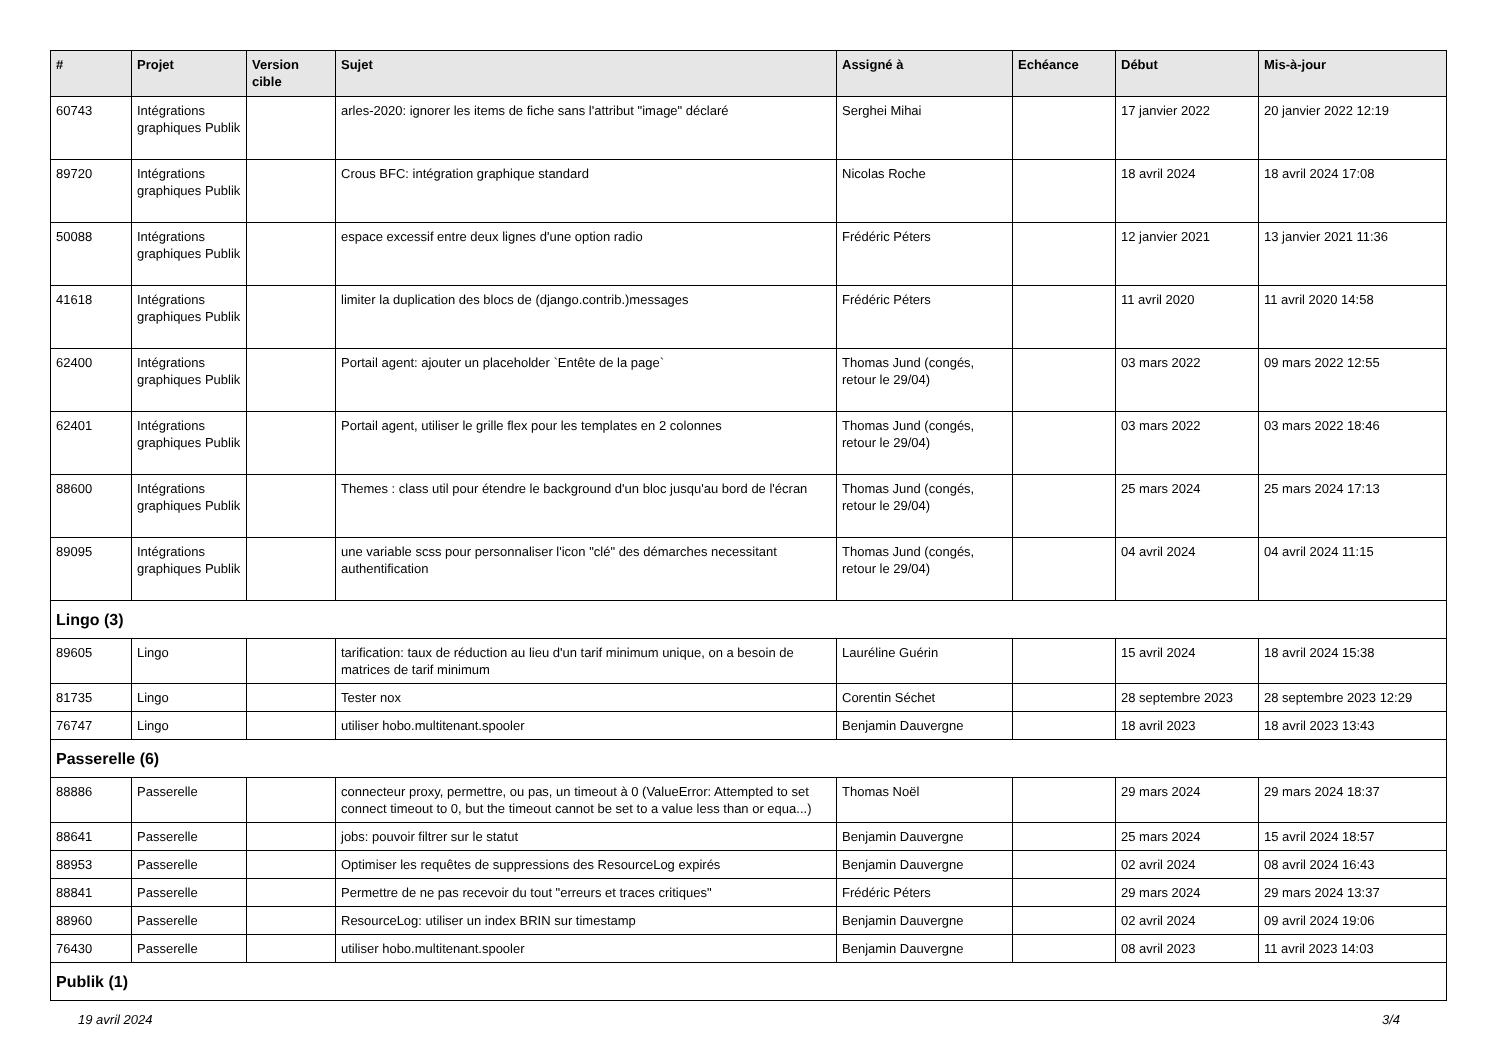| # | Projet | Version cible | Sujet | Assigné à | Echéance | Début | Mis-à-jour |
| --- | --- | --- | --- | --- | --- | --- | --- |
| 60743 | Intégrations graphiques Publik | | arles-2020: ignorer les items de fiche sans l'attribut "image" déclaré | Serghei Mihai | | 17 janvier 2022 | 20 janvier 2022 12:19 |
| 89720 | Intégrations graphiques Publik | | Crous BFC: intégration graphique standard | Nicolas Roche | | 18 avril 2024 | 18 avril 2024 17:08 |
| 50088 | Intégrations graphiques Publik | | espace excessif entre deux lignes d'une option radio | Frédéric Péters | | 12 janvier 2021 | 13 janvier 2021 11:36 |
| 41618 | Intégrations graphiques Publik | | limiter la duplication des blocs de (django.contrib.)messages | Frédéric Péters | | 11 avril 2020 | 11 avril 2020 14:58 |
| 62400 | Intégrations graphiques Publik | | Portail agent: ajouter un placeholder `Entête de la page` | Thomas Jund (congés, retour le 29/04) | | 03 mars 2022 | 09 mars 2022 12:55 |
| 62401 | Intégrations graphiques Publik | | Portail agent, utiliser le grille flex pour les templates en 2 colonnes | Thomas Jund (congés, retour le 29/04) | | 03 mars 2022 | 03 mars 2022 18:46 |
| 88600 | Intégrations graphiques Publik | | Themes : class util pour étendre le background d'un bloc jusqu'au bord de l'écran | Thomas Jund (congés, retour le 29/04) | | 25 mars 2024 | 25 mars 2024 17:13 |
| 89095 | Intégrations graphiques Publik | | une variable scss pour personnaliser l'icon "clé" des démarches necessitant authentification | Thomas Jund (congés, retour le 29/04) | | 04 avril 2024 | 04 avril 2024 11:15 |
| Lingo (3) | | | | | | | |
| 89605 | Lingo | | tarification: taux de réduction au lieu d'un tarif minimum unique, on a besoin de matrices de tarif minimum | Lauréline Guérin | | 15 avril 2024 | 18 avril 2024 15:38 |
| 81735 | Lingo | | Tester nox | Corentin Séchet | | 28 septembre 2023 | 28 septembre 2023 12:29 |
| 76747 | Lingo | | utiliser hobo.multitenant.spooler | Benjamin Dauvergne | | 18 avril 2023 | 18 avril 2023 13:43 |
| Passerelle (6) | | | | | | | |
| 88886 | Passerelle | | connecteur proxy, permettre, ou pas, un timeout à 0 (ValueError: Attempted to set connect timeout to 0, but the timeout cannot be set to a value less than or equa...) | Thomas Noël | | 29 mars 2024 | 29 mars 2024 18:37 |
| 88641 | Passerelle | | jobs: pouvoir filtrer sur le statut | Benjamin Dauvergne | | 25 mars 2024 | 15 avril 2024 18:57 |
| 88953 | Passerelle | | Optimiser les requêtes de suppressions des ResourceLog expirés | Benjamin Dauvergne | | 02 avril 2024 | 08 avril 2024 16:43 |
| 88841 | Passerelle | | Permettre de ne pas recevoir du tout "erreurs et traces critiques" | Frédéric Péters | | 29 mars 2024 | 29 mars 2024 13:37 |
| 88960 | Passerelle | | ResourceLog: utiliser un index BRIN sur timestamp | Benjamin Dauvergne | | 02 avril 2024 | 09 avril 2024 19:06 |
| 76430 | Passerelle | | utiliser hobo.multitenant.spooler | Benjamin Dauvergne | | 08 avril 2023 | 11 avril 2023 14:03 |
| Publik (1) | | | | | | | |
19 avril 2024 3/4